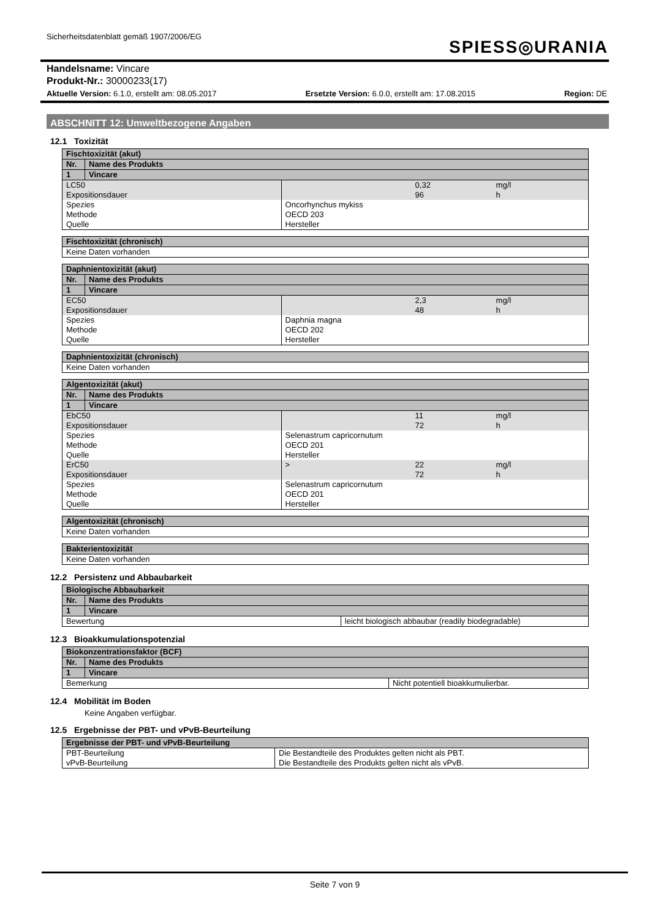Sicherheitsdatenblatt gemäß 1907/2006/EG
SPIESS◎URANIA
Handelsname: Vincare
Produkt-Nr.: 30000233(17)
Aktuelle Version: 6.1.0, erstellt am: 08.05.2017 Ersetzte Version: 6.0.0, erstellt am: 17.08.2015 Region: DE
ABSCHNITT 12: Umweltbezogene Angaben
12.1 Toxizität
| Fischtoxizität (akut) | | | | |
| Nr. | Name des Produkts | | | |
| 1 | Vincare | | | |
| LC50 Expositionsdauer | | | 0,32 96 | mg/l h |
| Spezies Methode Quelle | | Oncorhynchus mykiss OECD 203 Hersteller | | |
| Fischtoxizität (chronisch) |
| Keine Daten vorhanden |
| Daphnientoxizität (akut) | | | | |
| Nr. | Name des Produkts | | | |
| 1 | Vincare | | | |
| EC50 Expositionsdauer | | | 2,3 48 | mg/l h |
| Spezies Methode Quelle | | Daphnia magna OECD 202 Hersteller | | |
| Daphnientoxizität (chronisch) |
| Keine Daten vorhanden |
| Algentoxizität (akut) | | | | |
| Nr. | Name des Produkts | | | |
| 1 | Vincare | | | |
| EbC50 Expositionsdauer | | | 11 72 | mg/l h |
| Spezies Methode Quelle | | Selenastrum capricornutum OECD 201 Hersteller | | |
| ErC50 Expositionsdauer | | > | 22 72 | mg/l h |
| Spezies Methode Quelle | | Selenastrum capricornutum OECD 201 Hersteller | | |
| Algentoxizität (chronisch) |
| Keine Daten vorhanden |
| Bakterientoxizität |
| Keine Daten vorhanden |
12.2 Persistenz und Abbaubarkeit
| Biologische Abbaubarkeit | | |
| Nr. | Name des Produkts | |
| 1 | Vincare | |
| Bewertung | | leicht biologisch abbaubar (readily biodegradable) |
12.3 Bioakkumulationspotenzial
| Biokonzentrationsfaktor (BCF) | | |
| Nr. | Name des Produkts | |
| 1 | Vincare | |
| Bemerkung | | Nicht potentiell bioakkumulierbar. |
12.4 Mobilität im Boden
Keine Angaben verfügbar.
12.5 Ergebnisse der PBT- und vPvB-Beurteilung
| Ergebnisse der PBT- und vPvB-Beurteilung | |
| PBT-Beurteilung vPvB-Beurteilung | Die Bestandteile des Produktes gelten nicht als PBT. Die Bestandteile des Produkts gelten nicht als vPvB. |
Seite 7 von 9